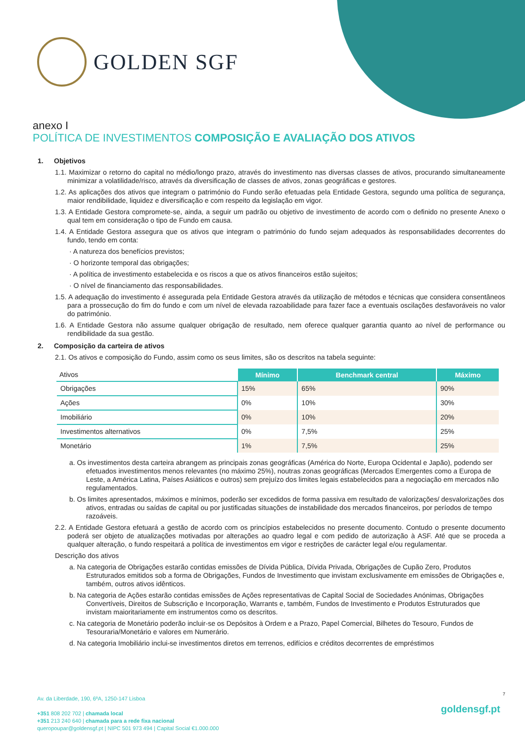GOLDEN SGF
anexo I
POLÍTICA DE INVESTIMENTOS COMPOSIÇÃO E AVALIAÇÃO DOS ATIVOS
1. Objetivos
1.1. Maximizar o retorno do capital no médio/longo prazo, através do investimento nas diversas classes de ativos, procurando simultaneamente minimizar a volatilidade/risco, através da diversificação de classes de ativos, zonas geográficas e gestores.
1.2. As aplicações dos ativos que integram o património do Fundo serão efetuadas pela Entidade Gestora, segundo uma política de segurança, maior rendibilidade, liquidez e diversificação e com respeito da legislação em vigor.
1.3. A Entidade Gestora compromete-se, ainda, a seguir um padrão ou objetivo de investimento de acordo com o definido no presente Anexo o qual tem em consideração o tipo de Fundo em causa.
1.4. A Entidade Gestora assegura que os ativos que integram o património do fundo sejam adequados às responsabilidades decorrentes do fundo, tendo em conta:
· A natureza dos benefícios previstos;
· O horizonte temporal das obrigações;
· A política de investimento estabelecida e os riscos a que os ativos financeiros estão sujeitos;
· O nível de financiamento das responsabilidades.
1.5. A adequação do investimento é assegurada pela Entidade Gestora através da utilização de métodos e técnicas que considera consentâneos para a prossecução do fim do fundo e com um nível de elevada razoabilidade para fazer face a eventuais oscilações desfavoráveis no valor do património.
1.6. A Entidade Gestora não assume qualquer obrigação de resultado, nem oferece qualquer garantia quanto ao nível de performance ou rendibilidade da sua gestão.
2. Composição da carteira de ativos
2.1. Os ativos e composição do Fundo, assim como os seus limites, são os descritos na tabela seguinte:
| Ativos | Mínimo | Benchmark central | Máximo |
| --- | --- | --- | --- |
| Obrigações | 15% | 65% | 90% |
| Ações | 0% | 10% | 30% |
| Imobiliário | 0% | 10% | 20% |
| Investimentos alternativos | 0% | 7,5% | 25% |
| Monetário | 1% | 7,5% | 25% |
a. Os investimentos desta carteira abrangem as principais zonas geográficas (América do Norte, Europa Ocidental e Japão), podendo ser efetuados investimentos menos relevantes (no máximo 25%), noutras zonas geográficas (Mercados Emergentes como a Europa de Leste, a América Latina, Países Asiáticos e outros) sem prejuízo dos limites legais estabelecidos para a negociação em mercados não regulamentados.
b. Os limites apresentados, máximos e mínimos, poderão ser excedidos de forma passiva em resultado de valorizações/ desvalorizações dos ativos, entradas ou saídas de capital ou por justificadas situações de instabilidade dos mercados financeiros, por períodos de tempo razoáveis.
2.2. A Entidade Gestora efetuará a gestão de acordo com os princípios estabelecidos no presente documento. Contudo o presente documento poderá ser objeto de atualizações motivadas por alterações ao quadro legal e com pedido de autorização à ASF. Até que se proceda a qualquer alteração, o fundo respeitará a política de investimentos em vigor e restrições de carácter legal e/ou regulamentar.
Descrição dos ativos
a. Na categoria de Obrigações estarão contidas emissões de Dívida Pública, Dívida Privada, Obrigações de Cupão Zero, Produtos Estruturados emitidos sob a forma de Obrigações, Fundos de Investimento que invistam exclusivamente em emissões de Obrigações e, também, outros ativos idênticos.
b. Na categoria de Ações estarão contidas emissões de Ações representativas de Capital Social de Sociedades Anónimas, Obrigações Convertíveis, Direitos de Subscrição e Incorporação, Warrants e, também, Fundos de Investimento e Produtos Estruturados que invistam maioritariamente em instrumentos como os descritos.
c. Na categoria de Monetário poderão incluir-se os Depósitos à Ordem e a Prazo, Papel Comercial, Bilhetes do Tesouro, Fundos de Tesouraria/Monetário e valores em Numerário.
d. Na categoria Imobiliário inclui-se investimentos diretos em terrenos, edifícios e créditos decorrentes de empréstimos
7
Av. da Liberdade, 190, 6ºA, 1250-147 Lisboa
+351 808 202 702 | chamada local
+351 213 240 640 | chamada para a rede fixa nacional
queropoupar@goldensgf.pt | NIPC 501 973 494 | Capital Social €1.000.000
goldensgf.pt